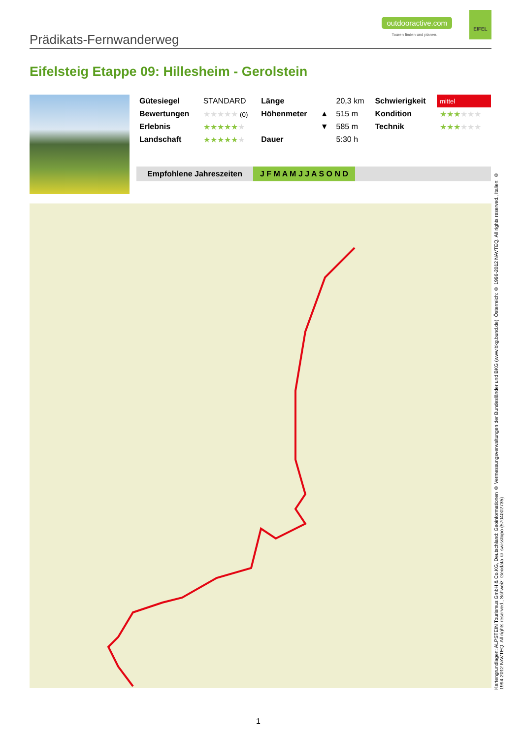Prädikats-Fernwanderweg
outdooractive.com
Touren finden und planen.
EIFEL
Eifelsteig Etappe 09: Hillesheim - Gerolstein
| Gütesiegel | STANDARD | Länge | | 20,3 km | Schwierigkeit | mittel |
| Bewertungen | ★★★★★ (0) | Höhenmeter | ▲ | 515 m | Kondition | ★★★ ★★★ |
| Erlebnis | ★★★★★ ★ | | ▼ | 585 m | Technik | ★★★ ★★★ |
| Landschaft | ★★★★★ ★ | Dauer | | 5:30 h | | |
Empfohlene Jahreszeiten J F M A M J J A S O N D
Kartengrundlagen: ALPSTEIN Tourismus GmbH & Co.KG, Deutschland: Geoinformationen © Vermessungsverwaltungen der Bundesländer und BKG (www.bkg.bund.de), Österreich: © 1996-2012 NAVTEQ. All rights reserved., Italien: © 1994-2012 NAVTEQ. All rights reserved., Schweiz: Geodata © swisstopo (5704002735)
1